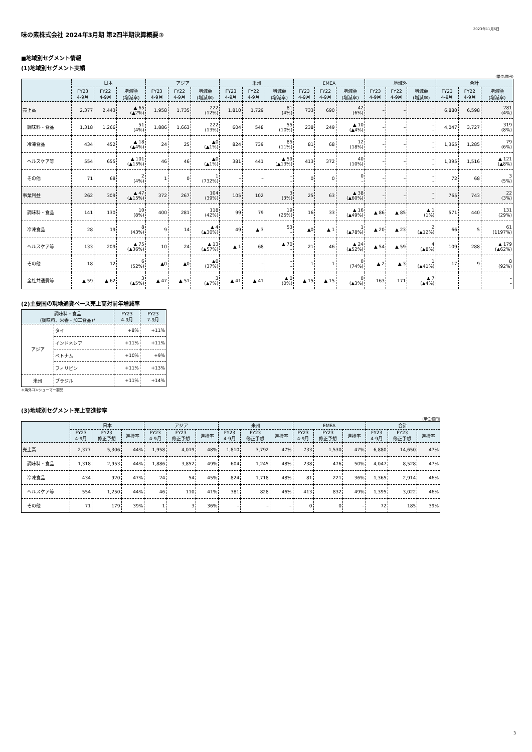2023年11月6日
味の素株式会社 2024年3月期 第2四半期決算概要③
■地域別セグメント情報
(1)地域別セグメント実績
(単位:億円)
| | 日本 | | | アジア | | | 米州 | | | EMEA | | | 地域外 | | | 合計 | | |
| --- | --- | --- | --- | --- | --- | --- | --- | --- | --- | --- | --- | --- | --- | --- | --- | --- | --- | --- |
| | FY23 4-9月 | FY22 4-9月 | 増減額 (増減率) | FY23 4-9月 | FY22 4-9月 | 増減額 (増減率) | FY23 4-9月 | FY22 4-9月 | 増減額 (増減率) | FY23 4-9月 | FY22 4-9月 | 増減額 (増減率) | FY23 4-9月 | FY22 4-9月 | 増減額 (増減率) | FY23 4-9月 | FY22 4-9月 | 増減額 (増減率) |
| 売上高 | 2,377 | 2,443 | ▲ 65 (▲2%) | 1,958 | 1,735 | 222 (12%) | 1,810 | 1,729 | 81 (4%) | 733 | 690 | 42 (6%) | – | – | – – | 6,880 | 6,598 | 281 (4%) |
| 調味料・食品 | 1,318 | 1,266 | 51 (4%) | 1,886 | 1,663 | 222 (13%) | 604 | 548 | 55 (10%) | 238 | 249 | ▲ 10 (▲4%) | – | – | – – | 4,047 | 3,727 | 319 (8%) |
| 冷凍食品 | 434 | 452 | ▲ 18 (▲4%) | 24 | 25 | ▲0 (▲1%) | 824 | 739 | 85 (11%) | 81 | 68 | 12 (18%) | – | – | – – | 1,365 | 1,285 | 79 (6%) |
| ヘルスケア等 | 554 | 655 | ▲ 101 (▲15%) | 46 | 46 | ▲0 (▲1%) | 381 | 441 | ▲ 59 (▲13%) | 413 | 372 | 40 (10%) | – | – | – – | 1,395 | 1,516 | ▲ 121 (▲8%) |
| その他 | 71 | 68 | 2 (4%) | 1 | 0 | 1 (732%) | – | – | – – | 0 | 0 | 0 – | – | – | – – | 72 | 68 | 3 (5%) |
| 事業利益 | 262 | 309 | ▲ 47 (▲15%) | 372 | 267 | 104 (39%) | 105 | 102 | 3 (3%) | 25 | 63 | ▲ 38 (▲60%) | – | – | – – | 765 | 743 | 22 (3%) |
| 調味料・食品 | 141 | 130 | 10 (8%) | 400 | 281 | 118 (42%) | 99 | 79 | 19 (25%) | 16 | 33 | ▲ 16 (▲49%) | ▲ 86 | ▲ 85 | ▲ 1 (1%) | 571 | 440 | 131 (29%) |
| 冷凍食品 | 28 | 19 | 8 (43%) | 9 | 14 | ▲ 4 (▲30%) | 49 | ▲ 3 | 53 – | ▲0 | ▲ 1 | 1 (▲78%) | ▲ 20 | ▲ 23 | 2 (▲12%) | 66 | 5 | 61 (1197%) |
| ヘルスケア等 | 133 | 209 | ▲ 75 (▲36%) | 10 | 24 | ▲ 13 (▲57%) | ▲ 1 | 68 | ▲ 70 – | 21 | 46 | ▲ 24 (▲52%) | ▲ 54 | ▲ 59 | 4 (▲8%) | 109 | 288 | ▲ 179 (▲62%) |
| その他 | 18 | 12 | 6 (52%) | ▲0 | ▲0 | ▲0 (37%) | – | – | – – | 1 | 1 | 0 (74%) | ▲ 2 | ▲ 3 | 1 (▲41%) | 17 | 9 | 8 (92%) |
| 全社共通費等 | ▲ 59 | ▲ 62 | 3 (▲5%) | ▲ 47 | ▲ 51 | 3 (▲7%) | ▲ 41 | ▲ 41 | ▲ 0 (0%) | ▲ 15 | ▲ 15 | 0 (▲3%) | 163 | 171 | ▲ 7 (▲4%) | – | – | – – |
(2)主要国の現地通貨ベース売上高対前年増減率
| 調味料・食品 (調味料、栄養・加工食品)* | | FY23 4-9月 | FY23 7-9月 |
| --- | --- | --- | --- |
| アジア | タイ | +8% | +11% |
| | インドネシア | +11% | +11% |
| | ベトナム | +10% | +9% |
| | フィリピン | +11% | +13% |
| 米州 | ブラジル | +11% | +14% |
＊海外コンシューマー製品
(3)地域別セグメント売上高進捗率
(単位:億円)
| | 日本 | | | アジア | | | 米州 | | | EMEA | | | 合計 | | |
| --- | --- | --- | --- | --- | --- | --- | --- | --- | --- | --- | --- | --- | --- | --- | --- |
| | FY23 4-9月 | FY23 修正予想 | 進捗率 | FY23 4-9月 | FY23 修正予想 | 進捗率 | FY23 4-9月 | FY23 修正予想 | 進捗率 | FY23 4-9月 | FY23 修正予想 | 進捗率 | FY23 4-9月 | FY23 修正予想 | 進捗率 |
| 売上高 | 2,377 | 5,306 | 44% | 1,958 | 4,019 | 48% | 1,810 | 3,792 | 47% | 733 | 1,530 | 47% | 6,880 | 14,650 | 47% |
| 調味料・食品 | 1,318 | 2,953 | 44% | 1,886 | 3,852 | 49% | 604 | 1,245 | 48% | 238 | 476 | 50% | 4,047 | 8,528 | 47% |
| 冷凍食品 | 434 | 920 | 47% | 24 | 54 | 45% | 824 | 1,718 | 48% | 81 | 221 | 36% | 1,365 | 2,914 | 46% |
| ヘルスケア等 | 554 | 1,250 | 44% | 46 | 110 | 41% | 381 | 828 | 46% | 413 | 832 | 49% | 1,395 | 3,022 | 46% |
| その他 | 71 | 179 | 39% | 1 | 3 | 36% | – | – | – | 0 | 0 | – | 72 | 185 | 39% |
3